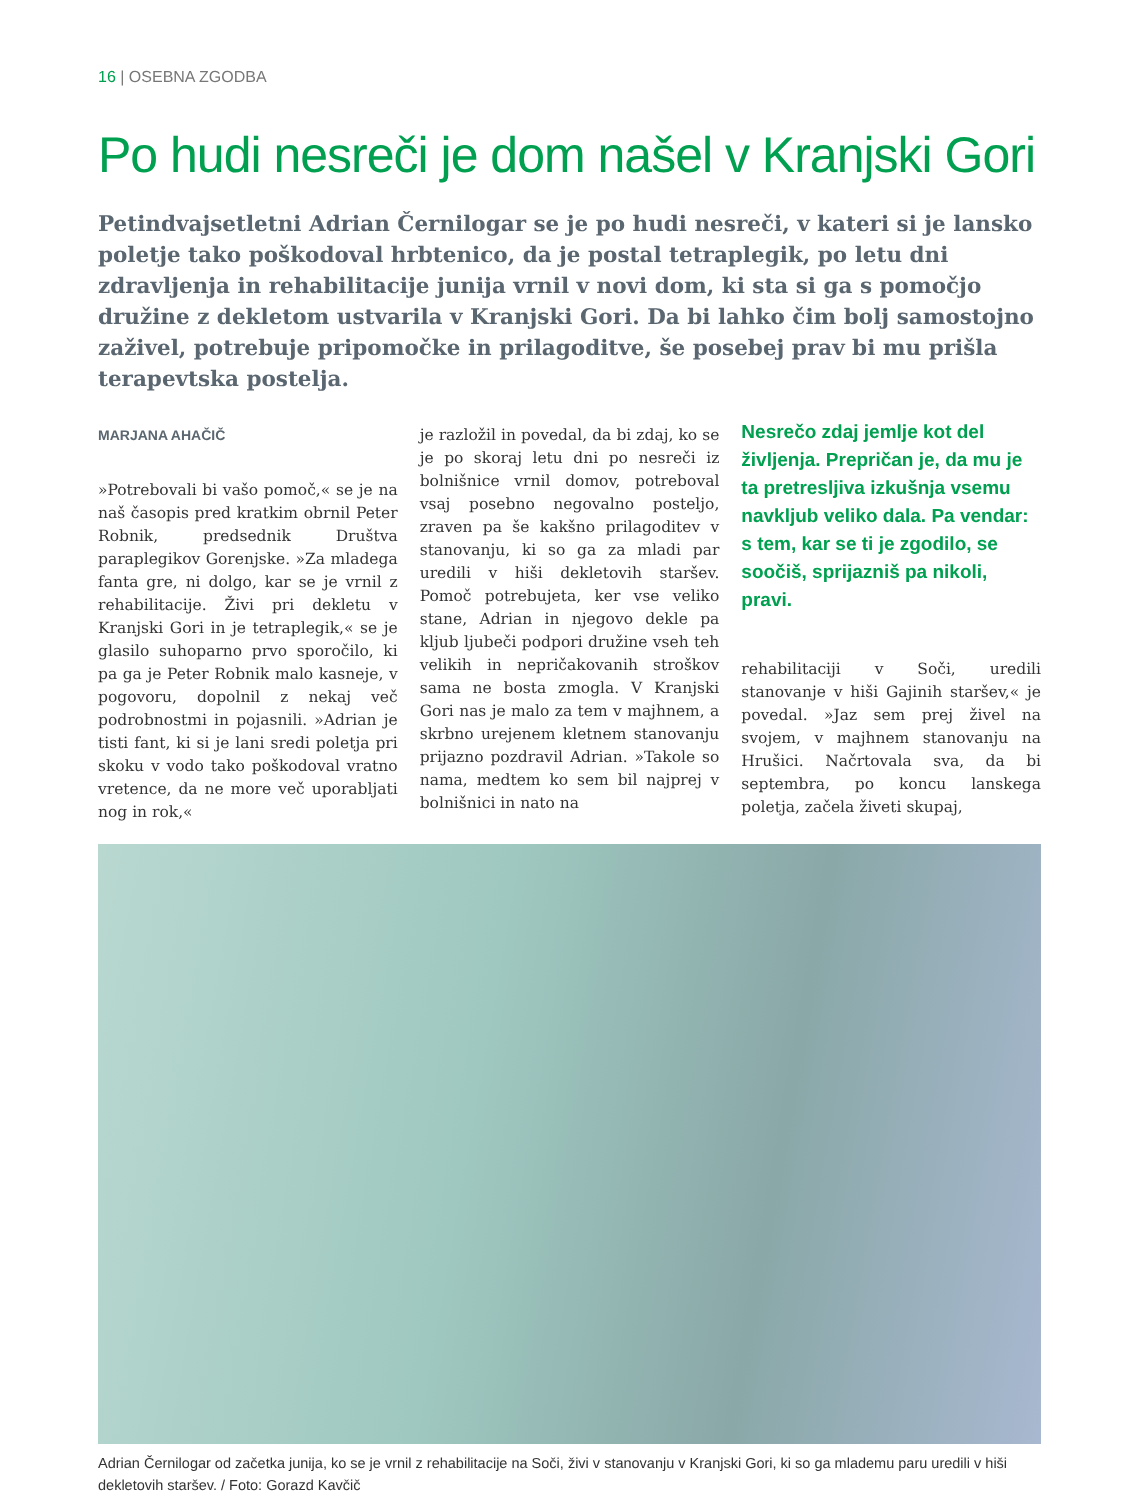16 | OSEBNA ZGODBA
Po hudi nesreči je dom našel v Kranjski Gori
Petindvajsetletni Adrian Černilogar se je po hudi nesreči, v kateri si je lansko poletje tako poškodoval hrbtenico, da je postal tetraplegik, po letu dni zdravljenja in rehabilitacije junija vrnil v novi dom, ki sta si ga s pomočjo družine z dekletom ustvarila v Kranjski Gori. Da bi lahko čim bolj samostojno zaživel, potrebuje pripomočke in prilagoditve, še posebej prav bi mu prišla terapevtska postelja.
MARJANA AHAČIČ
»Potrebovali bi vašo pomoč,« se je na naš časopis pred kratkim obrnil Peter Robnik, predsednik Društva paraplegikov Gorenjske. »Za mladega fanta gre, ni dolgo, kar se je vrnil z rehabilitacije. Živi pri dekletu v Kranjski Gori in je tetraplegik,« se je glasilo suhoparno prvo sporočilo, ki pa ga je Peter Robnik malo kasneje, v pogovoru, dopolnil z nekaj več podrobnostmi in pojasnili. »Adrian je tisti fant, ki si je lani sredi poletja pri skoku v vodo tako poškodoval vratno vretence, da ne more več uporabljati nog in rok,«
je razložil in povedal, da bi zdaj, ko se je po skoraj letu dni po nesreči iz bolnišnice vrnil domov, potreboval vsaj posebno negovalno posteljo, zraven pa še kakšno prilagoditev v stanovanju, ki so ga za mladi par uredili v hiši dekletovih staršev. Pomoč potrebujeta, ker vse veliko stane, Adrian in njegovo dekle pa kljub ljubeči podpori družine vseh teh velikih in nepričakovanih stroškov sama ne bosta zmogla. V Kranjski Gori nas je malo za tem v majhnem, a skrbno urejenem kletnem stanovanju prijazno pozdravil Adrian. »Takole so nama, medtem ko sem bil najprej v bolnišnici in nato na
Nesrečo zdaj jemlje kot del življenja. Prepričan je, da mu je ta pretresljiva izkušnja vsemu navkljub veliko dala. Pa vendar: s tem, kar se ti je zgodilo, se soočiš, sprijazniš pa nikoli, pravi.
rehabilitaciji v Soči, uredili stanovanje v hiši Gajinih staršev,« je povedal. »Jaz sem prej živel na svojem, v majhnem stanovanju na Hrušici. Načrtovala sva, da bi septembra, po koncu lanskega poletja, začela živeti skupaj,
Adrian Černilogar od začetka junija, ko se je vrnil z rehabilitacije na Soči, živi v stanovanju v Kranjski Gori, ki so ga mlademu paru uredili v hiši dekletovih staršev. / Foto: Gorazd Kavčič